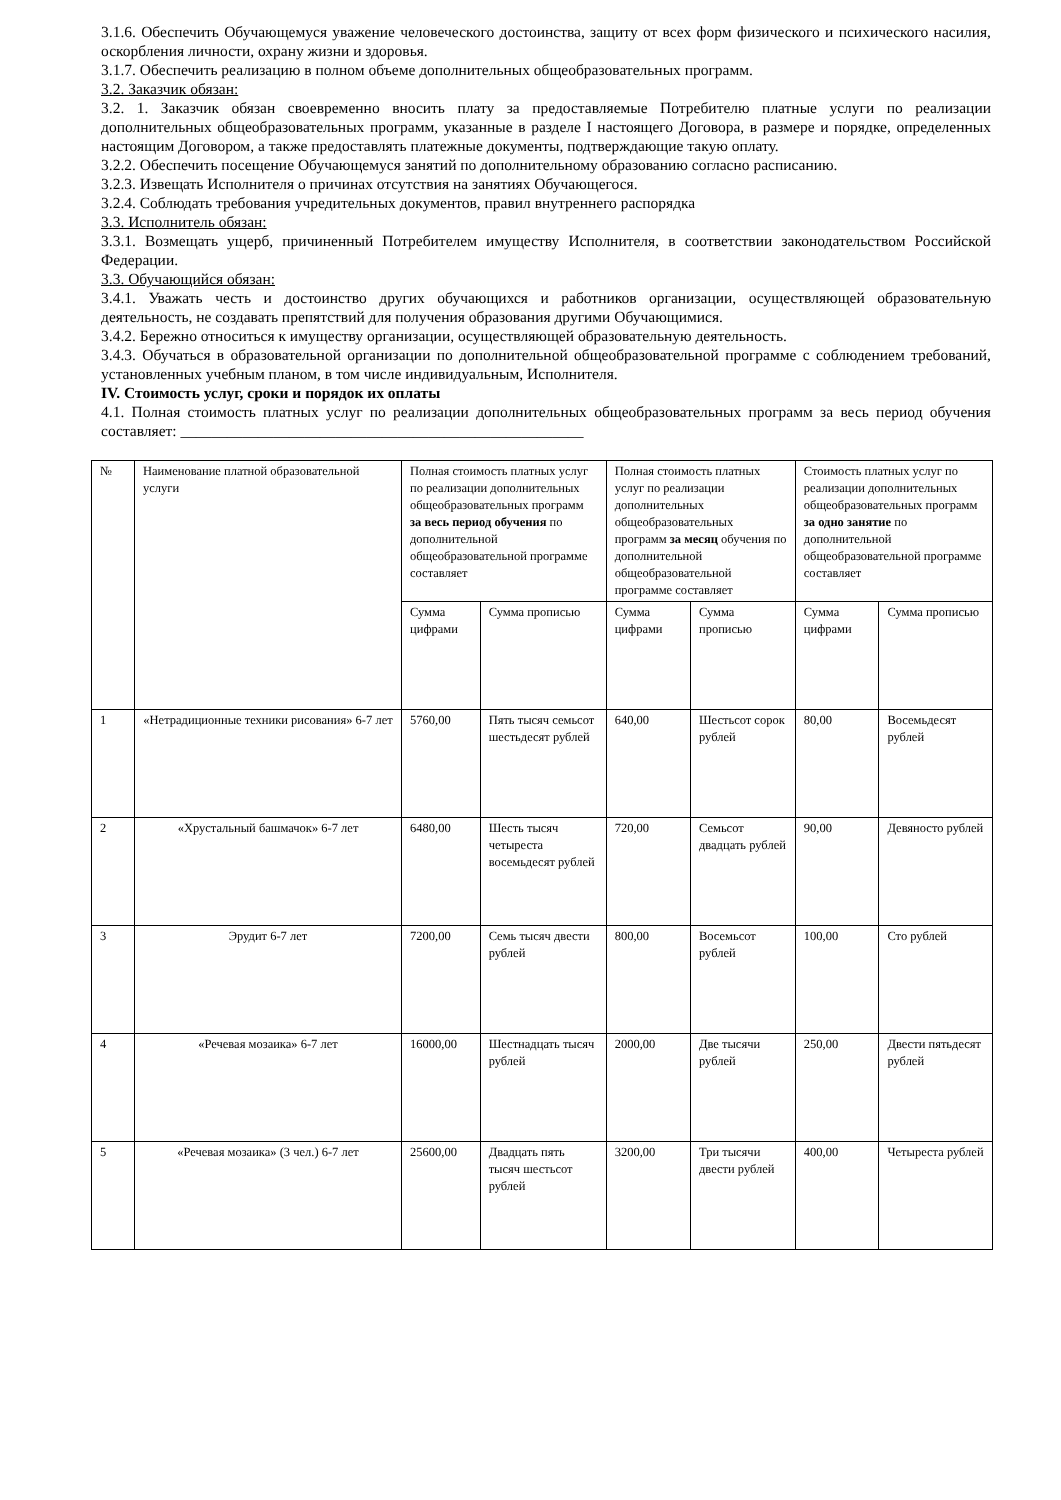3.1.6. Обеспечить Обучающемуся уважение человеческого достоинства, защиту от всех форм физического и психического насилия, оскорбления личности, охрану жизни и здоровья.
3.1.7. Обеспечить реализацию в полном объеме дополнительных общеобразовательных программ.
3.2. Заказчик обязан:
3.2. 1. Заказчик обязан своевременно вносить плату за предоставляемые Потребителю платные услуги по реализации дополнительных общеобразовательных программ, указанные в разделе I настоящего Договора, в размере и порядке, определенных настоящим Договором, а также предоставлять платежные документы, подтверждающие такую оплату.
3.2.2. Обеспечить посещение Обучающемуся занятий по дополнительному образованию согласно расписанию.
3.2.3. Извещать Исполнителя о причинах отсутствия на занятиях Обучающегося.
3.2.4. Соблюдать требования учредительных документов, правил внутреннего распорядка
3.3. Исполнитель обязан:
3.3.1. Возмещать ущерб, причиненный Потребителем имуществу Исполнителя, в соответствии законодательством Российской Федерации.
3.3. Обучающийся обязан:
3.4.1. Уважать честь и достоинство других обучающихся и работников организации, осуществляющей образовательную деятельность, не создавать препятствий для получения образования другими Обучающимися.
3.4.2. Бережно относиться к имуществу организации, осуществляющей образовательную деятельность.
3.4.3. Обучаться в образовательной организации по дополнительной общеобразовательной программе с соблюдением требований, установленных учебным планом, в том числе индивидуальным, Исполнителя.
IV. Стоимость услуг, сроки и порядок их оплаты
4.1. Полная стоимость платных услуг по реализации дополнительных общеобразовательных программ за весь период обучения составляет: ____________________________________________________
| № | Наименование платной образовательной услуги | Полная стоимость платных услуг по реализации дополнительных общеобразовательных программ за весь период обучения по дополнительной общеобразовательной программе составляет | | Полная стоимость платных услуг по реализации дополнительных общеобразовательных программ за месяц обучения по дополнительной общеобразовательной программе составляет | | Стоимость платных услуг по реализации дополнительных общеобразовательных программ за одно занятие по дополнительной общеобразовательной программе составляет | |
| | | Сумма цифрами | Сумма прописью | Сумма цифрами | Сумма прописью | Сумма цифрами | Сумма прописью |
| 1 | «Нетрадиционные техники рисования» 6-7 лет | 5760,00 | Пять тысяч семьсот шестьдесят рублей | 640,00 | Шестьсот сорок рублей | 80,00 | Восемьдесят рублей |
| 2 | «Хрустальный башмачок» 6-7 лет | 6480,00 | Шесть тысяч четыреста восемьдесят рублей | 720,00 | Семьсот двадцать рублей | 90,00 | Девяносто рублей |
| 3 | Эрудит 6-7 лет | 7200,00 | Семь тысяч двести рублей | 800,00 | Восемьсот рублей | 100,00 | Сто рублей |
| 4 | «Речевая мозаика» 6-7 лет | 16000,00 | Шестнадцать тысяч рублей | 2000,00 | Две тысячи рублей | 250,00 | Двести пятьдесят рублей |
| 5 | «Речевая мозаика» (3 чел.) 6-7 лет | 25600,00 | Двадцать пять тысяч шестьсот рублей | 3200,00 | Три тысячи двести рублей | 400,00 | Четыреста рублей |